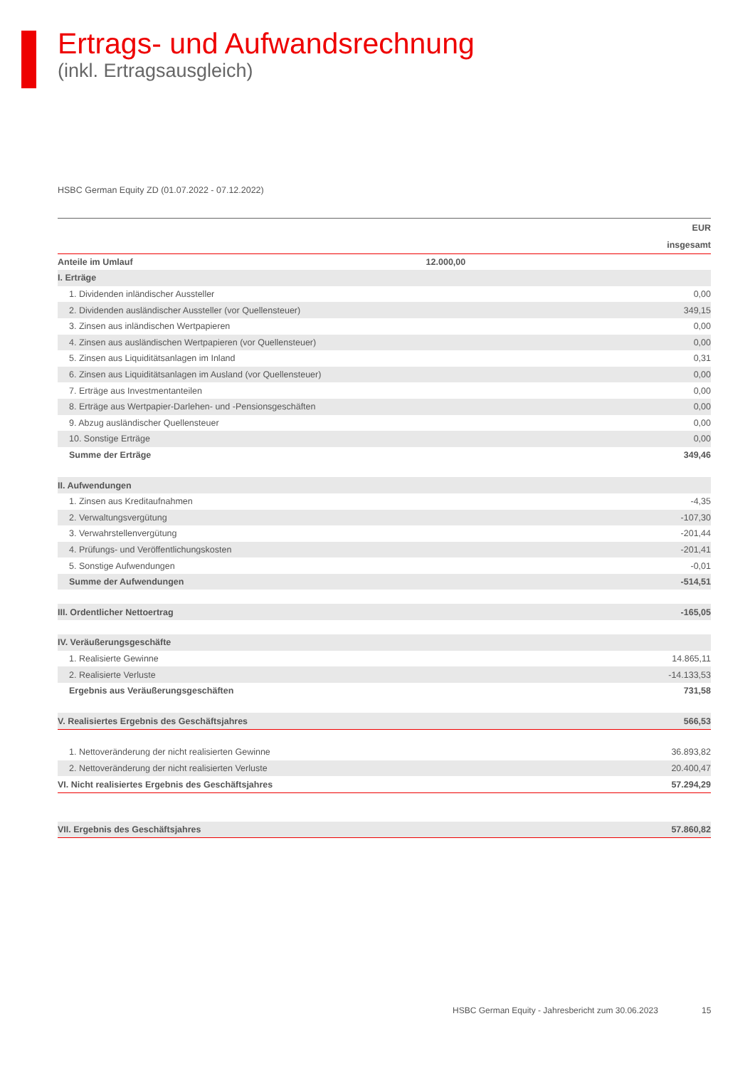Ertrags- und Aufwandsrechnung
(inkl. Ertragsausgleich)
HSBC German Equity ZD (01.07.2022 - 07.12.2022)
| EUR | | |
| --- | --- | --- |
| insgesamt | | |
| Anteile im Umlauf | 12.000,00 | |
| I. Erträge | | |
| 1. Dividenden inländischer Aussteller | | 0,00 |
| 2. Dividenden ausländischer Aussteller (vor Quellensteuer) | | 349,15 |
| 3. Zinsen aus inländischen Wertpapieren | | 0,00 |
| 4. Zinsen aus ausländischen Wertpapieren (vor Quellensteuer) | | 0,00 |
| 5. Zinsen aus Liquiditätsanlagen im Inland | | 0,31 |
| 6. Zinsen aus Liquiditätsanlagen im Ausland (vor Quellensteuer) | | 0,00 |
| 7. Erträge aus Investmentanteilen | | 0,00 |
| 8. Erträge aus Wertpapier-Darlehen- und -Pensionsgeschäften | | 0,00 |
| 9. Abzug ausländischer Quellensteuer | | 0,00 |
| 10. Sonstige Erträge | | 0,00 |
| Summe der Erträge | | 349,46 |
| II. Aufwendungen | | |
| 1. Zinsen aus Kreditaufnahmen | | -4,35 |
| 2. Verwaltungsvergütung | | -107,30 |
| 3. Verwahrstellenvergütung | | -201,44 |
| 4. Prüfungs- und Veröffentlichungskosten | | -201,41 |
| 5. Sonstige Aufwendungen | | -0,01 |
| Summe der Aufwendungen | | -514,51 |
| III. Ordentlicher Nettoertrag | | -165,05 |
| IV. Veräußerungsgeschäfte | | |
| 1. Realisierte Gewinne | | 14.865,11 |
| 2. Realisierte Verluste | | -14.133,53 |
| Ergebnis aus Veräußerungsgeschäften | | 731,58 |
| V. Realisiertes Ergebnis des Geschäftsjahres | | 566,53 |
| 1. Nettoveränderung der nicht realisierten Gewinne | | 36.893,82 |
| 2. Nettoveränderung der nicht realisierten Verluste | | 20.400,47 |
| VI. Nicht realisiertes Ergebnis des Geschäftsjahres | | 57.294,29 |
| VII. Ergebnis des Geschäftsjahres | | 57.860,82 |
HSBC German Equity - Jahresbericht zum 30.06.2023
15